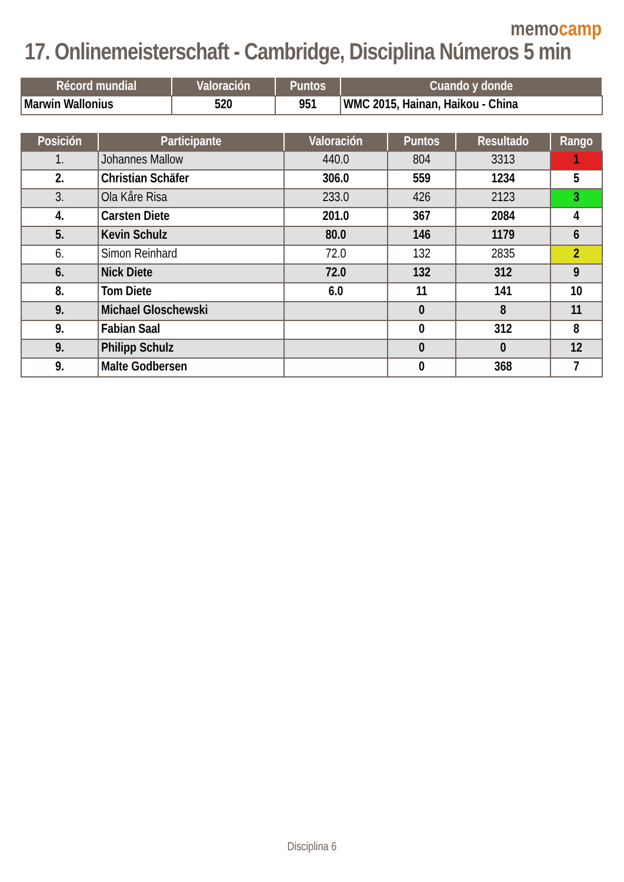memocamp
17. Onlinemeisterschaft - Cambridge, Disciplina Números 5 min
| Récord mundial | Valoración | Puntos | Cuando y donde |
| --- | --- | --- | --- |
| Marwin Wallonius | 520 | 951 | WMC 2015, Hainan, Haikou - China |
| Posición | Participante | Valoración | Puntos | Resultado | Rango |
| --- | --- | --- | --- | --- | --- |
| 1. | Johannes Mallow | 440.0 | 804 | 3313 | 1 |
| 2. | Christian Schäfer | 306.0 | 559 | 1234 | 5 |
| 3. | Ola Kåre Risa | 233.0 | 426 | 2123 | 3 |
| 4. | Carsten Diete | 201.0 | 367 | 2084 | 4 |
| 5. | Kevin Schulz | 80.0 | 146 | 1179 | 6 |
| 6. | Simon Reinhard | 72.0 | 132 | 2835 | 2 |
| 6. | Nick Diete | 72.0 | 132 | 312 | 9 |
| 8. | Tom Diete | 6.0 | 11 | 141 | 10 |
| 9. | Michael Gloschewski | | 0 | 8 | 11 |
| 9. | Fabian Saal | | 0 | 312 | 8 |
| 9. | Philipp Schulz | | 0 | 0 | 12 |
| 9. | Malte Godbersen | | 0 | 368 | 7 |
Disciplina 6